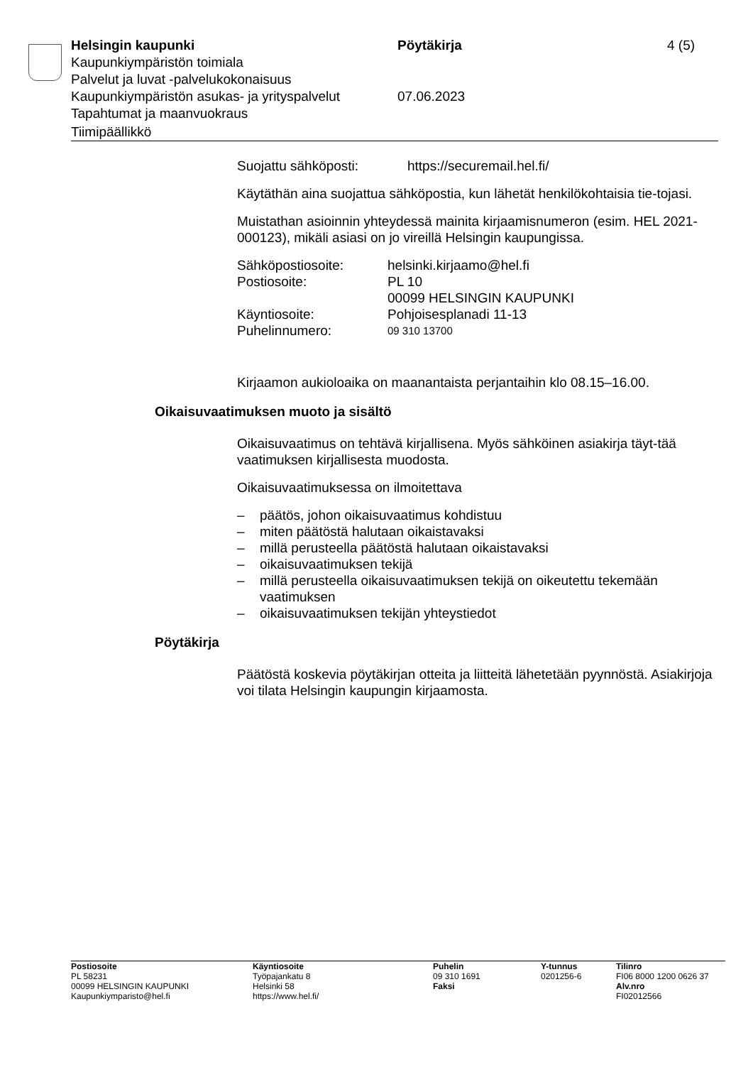Helsingin kaupunki Pöytäkirja 4 (5)
Kaupunkiympäristön toimiala
Palvelut ja luvat -palvelukokonaisuus
Kaupunkiympäristön asukas- ja yrityspalvelut
07.06.2023
Tapahtumat ja maanvuokraus
Tiimipäällikkö
Suojattu sähköposti: https://securemail.hel.fi/
Käytäthän aina suojattua sähköpostia, kun lähetät henkilökohtaisia tie-tojasi.
Muistathan asioinnin yhteydessä mainita kirjaamisnumeron (esim. HEL 2021-000123), mikäli asiasi on jo vireillä Helsingin kaupungissa.
Sähköpostiosoite: helsinki.kirjaamo@hel.fi
Postiosoite: PL 10
00099 HELSINGIN KAUPUNKI
Käyntiosoite: Pohjoisesplanadi 11-13
Puhelinnumero:
09 310 13700
Kirjaamon aukioloaika on maanantaista perjantaihin klo 08.15–16.00.
Oikaisuvaatimuksen muoto ja sisältö
Oikaisuvaatimus on tehtävä kirjallisena. Myös sähköinen asiakirja täyt-tää vaatimuksen kirjallisesta muodosta.
Oikaisuvaatimuksessa on ilmoitettava
– päätös, johon oikaisuvaatimus kohdistuu
– miten päätöstä halutaan oikaistavaksi
– millä perusteella päätöstä halutaan oikaistavaksi
– oikaisuvaatimuksen tekijä
– millä perusteella oikaisuvaatimuksen tekijä on oikeutettu tekemään vaatimuksen
– oikaisuvaatimuksen tekijän yhteystiedot
Pöytäkirja
Päätöstä koskevia pöytäkirjan otteita ja liitteitä lähetetään pyynnöstä. Asiakirjoja voi tilata Helsingin kaupungin kirjaamosta.
Postiosoite
PL 58231
00099 HELSINGIN KAUPUNKI
Kaupunkiymparisto@hel.fi
Käyntiosoite
Työpajankatu 8
Helsinki 58
https://www.hel.fi/
Puhelin
09 310 1691
Faksi
Y-tunnus
0201256-6
Tilinro
FI06 8000 1200 0626 37
Alv.nro
FI02012566